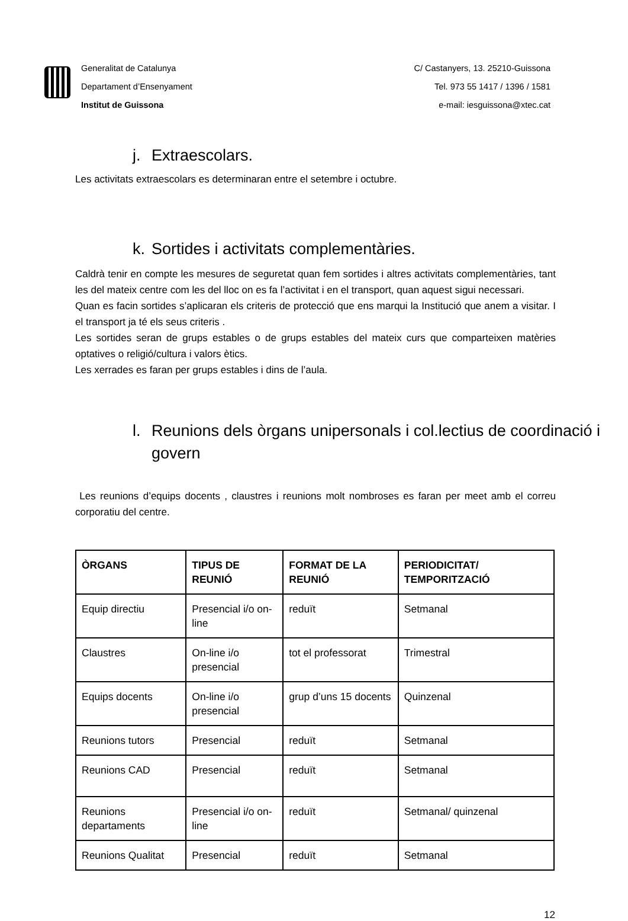Generalitat de Catalunya
Departament d’Ensenyament
Institut de Guissona
C/ Castanyers, 13. 25210-Guissona
Tel. 973 55 1417 / 1396 / 1581
e-mail: iesguissona@xtec.cat
j. Extraescolars.
Les activitats extraescolars es determinaran entre el setembre i octubre.
k. Sortides i activitats complementàries.
Caldrà tenir en compte les mesures de seguretat quan fem sortides i altres activitats complementàries, tant les del mateix centre com les del lloc on es fa l’activitat i en el transport, quan aquest sigui necessari.
Quan es facin sortides s’aplicaran els criteris de protecció que ens marqui la Institució que anem a visitar. I el transport ja té els seus criteris .
Les sortides seran de grups estables o de grups estables del mateix curs que comparteixen matèries optatives o religió/cultura i valors ètics.
Les xerrades es faran per grups estables i dins de l’aula.
l. Reunions dels òrgans unipersonals i col.lectius de coordinació i govern
Les reunions d’equips docents , claustres i reunions molt nombroses es faran per meet amb el correu corporatiu del centre.
| ÒRGANS | TIPUS DE REUNIÓ | FORMAT DE LA REUNIÓ | PERIODICITAT/ TEMPORITZACIÓ |
| --- | --- | --- | --- |
| Equip directiu | Presencial i/o on-line | reduït | Setmanal |
| Claustres | On-line i/o presencial | tot el professorat | Trimestral |
| Equips docents | On-line i/o presencial | grup d’uns 15 docents | Quinzenal |
| Reunions tutors | Presencial | reduït | Setmanal |
| Reunions CAD | Presencial | reduït | Setmanal |
| Reunions departaments | Presencial i/o on-line | reduït | Setmanal/ quinzenal |
| Reunions Qualitat | Presencial | reduït | Setmanal |
12